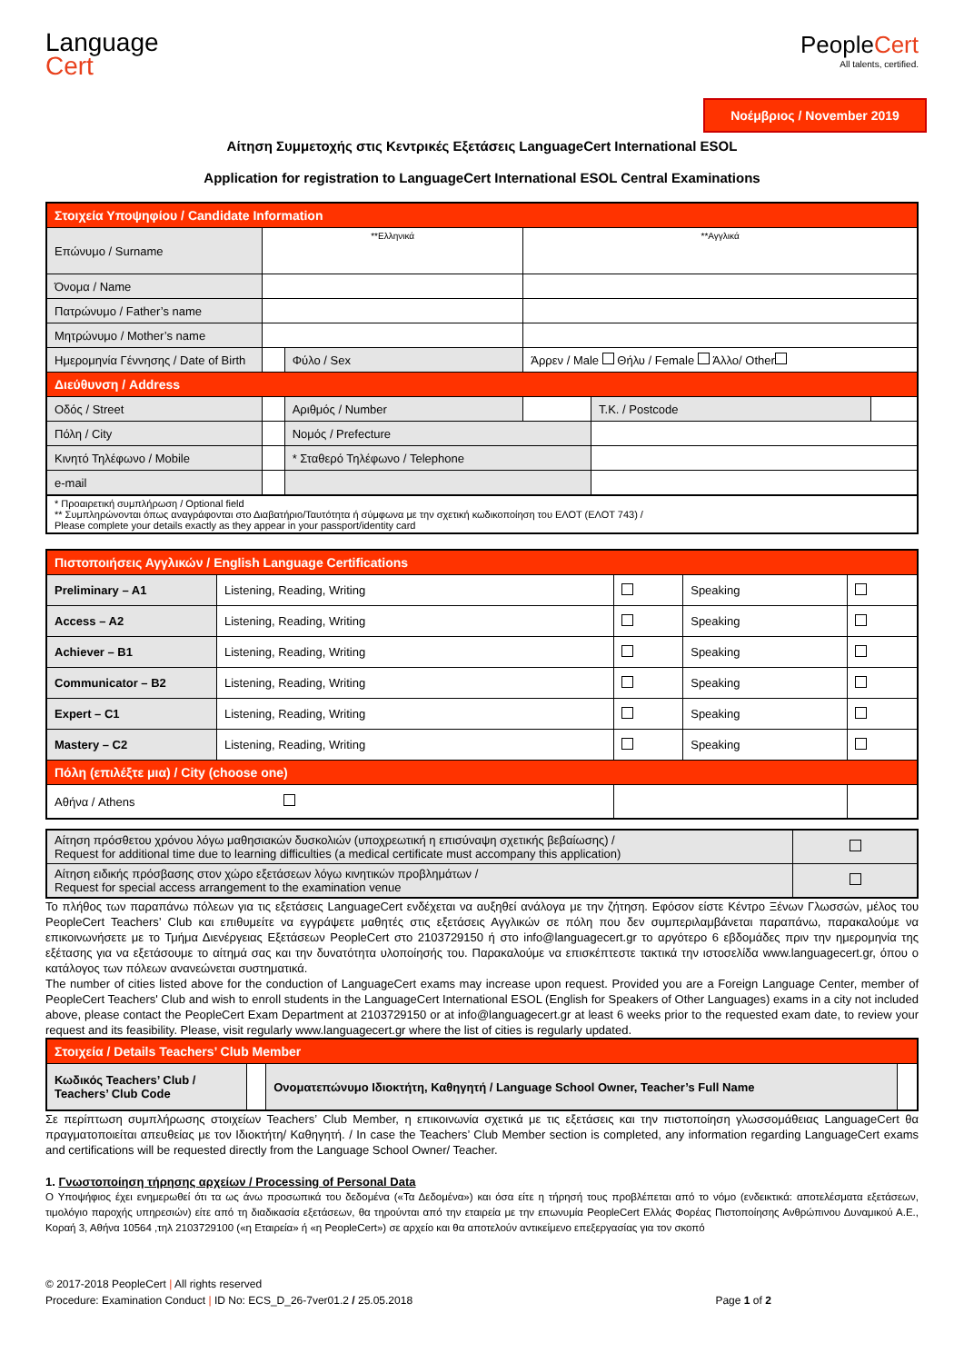Language
Cert
PeopleCert
All talents, certified.
Νοέμβριος / November 2019
Αίτηση Συμμετοχής στις Κεντρικές Εξετάσεις LanguageCert International ESOL
Application for registration to LanguageCert International ESOL Central Examinations
| Στοιχεία Υποψηφίου / Candidate Information | | | | | |
| Επώνυμο / Surname | **Ελληνικά | | **Αγγλικά | | |
| Όνομα / Name | | | | | |
| Πατρώνυμο / Father’s name | | | | | |
| Μητρώνυμο / Mother’s name | | | | | |
| Ημερομηνία Γέννησης / Date of Birth | | Φύλο / Sex | Άρρεν / Male Θήλυ / Female Άλλο/ Other | | |
| Διεύθυνση / Address | | | | | |
| Οδός / Street | | Αριθμός / Number | | T.K. / Postcode | |
| Πόλη / City | | Νομός / Prefecture | | | |
| Κινητό Τηλέφωνο / Mobile | | * Σταθερό Τηλέφωνο / Telephone | | | |
| e-mail | | | | | |
* Προαιρετική συμπλήρωση / Optional field
** Συμπληρώνονται όπως αναγράφονται στο Διαβατήριο/Ταυτότητα ή σύμφωνα με την σχετική κωδικοποίηση του ΕΛΟΤ (ΕΛΟΤ 743) /
Please complete your details exactly as they appear in your passport/identity card
| Πιστοποιήσεις Αγγλικών / English Language Certifications | | | | |
| Preliminary – A1 | Listening, Reading, Writing | | Speaking | |
| Access – A2 | Listening, Reading, Writing | | Speaking | |
| Achiever – B1 | Listening, Reading, Writing | | Speaking | |
| Communicator – B2 | Listening, Reading, Writing | | Speaking | |
| Expert – C1 | Listening, Reading, Writing | | Speaking | |
| Mastery – C2 | Listening, Reading, Writing | | Speaking | |
| Πόλη (επιλέξτε μια) / City (choose one) | | | | |
| Αθήνα / Athens | | | | |
| Αίτηση πρόσθετου χρόνου λόγω μαθησιακών δυσκολιών (υποχρεωτική η επισύναψη σχετικής βεβαίωσης) / Request for additional time due to learning difficulties (a medical certificate must accompany this application) | |
| Αίτηση ειδικής πρόσβασης στον χώρο εξετάσεων λόγω κινητικών προβλημάτων / Request for special access arrangement to the examination venue | |
Το πλήθος των παραπάνω πόλεων για τις εξετάσεις LanguageCert ενδέχεται να αυξηθεί ανάλογα με την ζήτηση. Εφόσον είστε Κέντρο Ξένων Γλωσσών, μέλος του PeopleCert Teachers’ Club και επιθυμείτε να εγγράψετε μαθητές στις εξετάσεις Αγγλικών σε πόλη που δεν συμπεριλαμβάνεται παραπάνω, παρακαλούμε να επικοινωνήσετε με το Τμήμα Διενέργειας Εξετάσεων PeopleCert στο 2103729150 ή στο info@languagecert.gr το αργότερο 6 εβδομάδες πριν την ημερομηνία της εξέτασης για να εξετάσουμε το αίτημά σας και την δυνατότητα υλοποίησής του. Παρακαλούμε να επισκέπτεστε τακτικά την ιστοσελίδα www.languagecert.gr, όπου ο κατάλογος των πόλεων ανανεώνεται συστηματικά.
The number of cities listed above for the conduction of LanguageCert exams may increase upon request. Provided you are a Foreign Language Center, member of PeopleCert Teachers' Club and wish to enroll students in the LanguageCert International ESOL (English for Speakers of Other Languages) exams in a city not included above, please contact the PeopleCert Exam Department at 2103729150 or at info@languagecert.gr at least 6 weeks prior to the requested exam date, to review your request and its feasibility. Please, visit regularly www.languagecert.gr where the list of cities is regularly updated.
| Στοιχεία / Details Teachers’ Club Member | | | |
| Κωδικός Teachers’ Club / Teachers’ Club Code | | Ονοματεπώνυμο Ιδιοκτήτη, Καθηγητή / Language School Owner, Teacher’s Full Name | |
Σε περίπτωση συμπλήρωσης στοιχείων Teachers’ Club Member, η επικοινωνία σχετικά με τις εξετάσεις και την πιστοποίηση γλωσσομάθειας LanguageCert θα πραγματοποιείται απευθείας με τον Ιδιοκτήτη/ Καθηγητή. / In case the Teachers’ Club Member section is completed, any information regarding LanguageCert exams and certifications will be requested directly from the Language School Owner/ Teacher.
1. Γνωστοποίηση τήρησης αρχείων / Processing of Personal Data
Ο Υποψήφιος έχει ενημερωθεί ότι τα ως άνω προσωπικά του δεδομένα («Τα Δεδομένα») και όσα είτε η τήρησή τους προβλέπεται από το νόμο (ενδεικτικά: αποτελέσματα εξετάσεων, τιμολόγιο παροχής υπηρεσιών) είτε από τη διαδικασία εξετάσεων, θα τηρούνται από την εταιρεία με την επωνυμία PeopleCert Ελλάς Φορέας Πιστοποίησης Ανθρώπινου Δυναμικού Α.Ε., Κοραή 3, Αθήνα 10564 ,τηλ 2103729100 («η Εταιρεία» ή «η PeopleCert») σε αρχείο και θα αποτελούν αντικείμενο επεξεργασίας για τον σκοπό
© 2017-2018 PeopleCert | All rights reserved
Procedure: Examination Conduct | ID No: ECS_D_26-7ver01.2 / 25.05.2018 Page 1 of 2